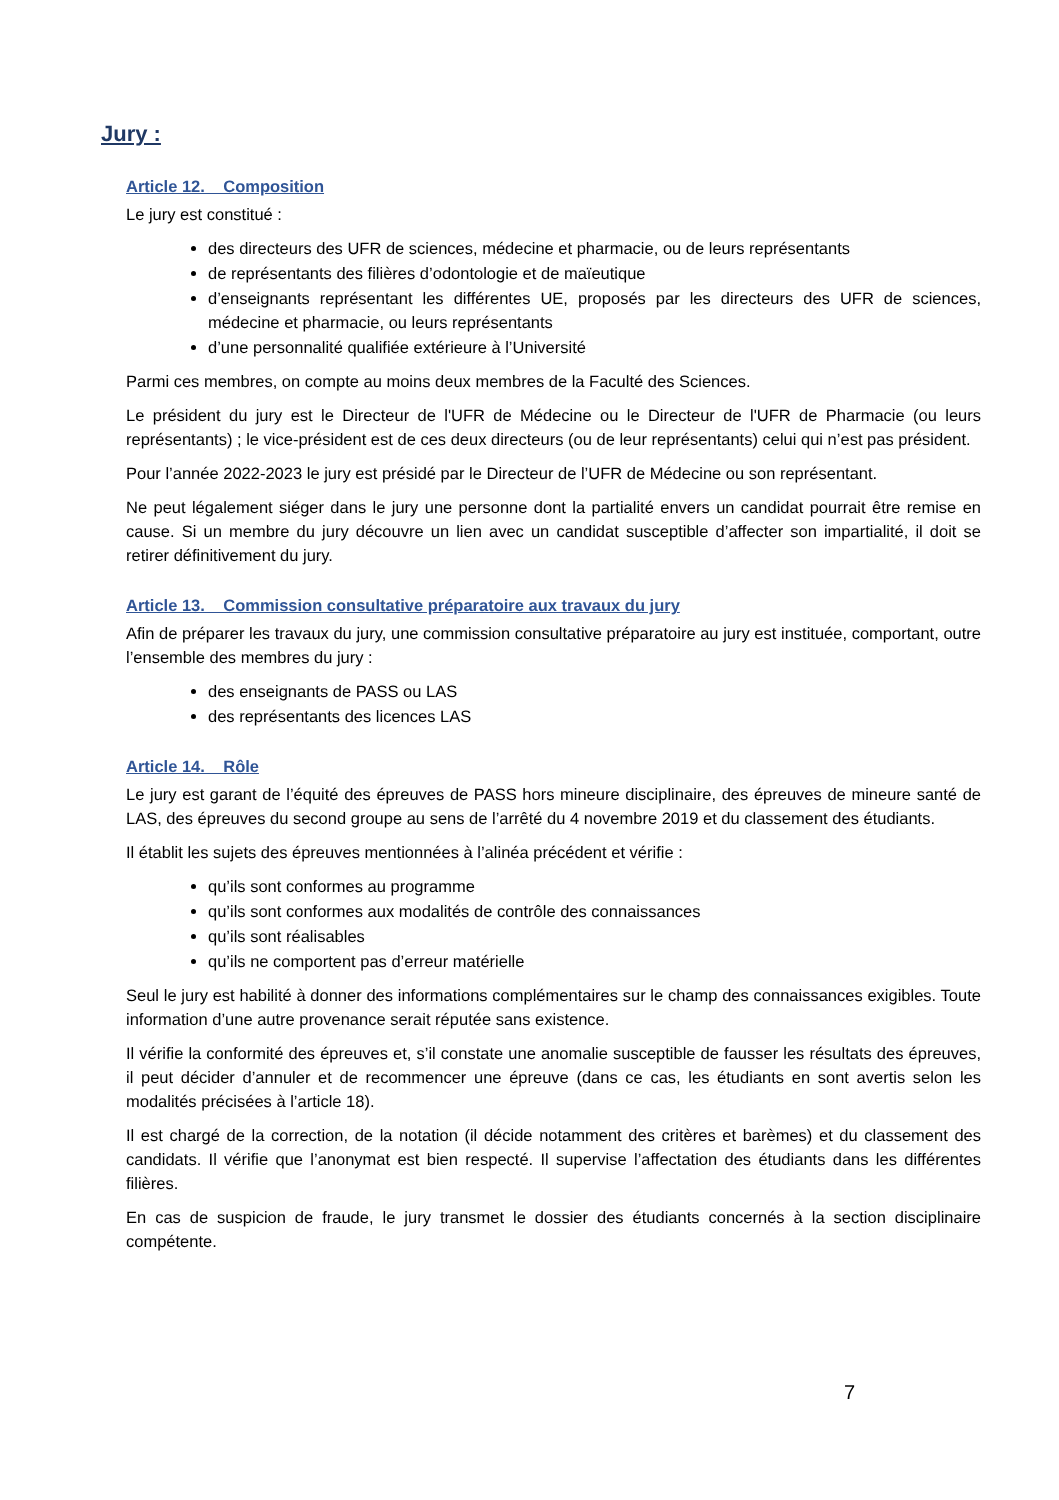Jury :
Article 12. Composition
Le jury est constitué :
des directeurs des UFR de sciences, médecine et pharmacie, ou de leurs représentants
de représentants des filières d’odontologie et de maïeutique
d’enseignants représentant les différentes UE, proposés par les directeurs des UFR de sciences, médecine et pharmacie, ou leurs représentants
d’une personnalité qualifiée extérieure à l’Université
Parmi ces membres, on compte au moins deux membres de la Faculté des Sciences.
Le président du jury est le Directeur de l'UFR de Médecine ou le Directeur de l'UFR de Pharmacie (ou leurs représentants) ; le vice-président est de ces deux directeurs (ou de leur représentants) celui qui n’est pas président.
Pour l’année 2022-2023 le jury est présidé par le Directeur de l’UFR de Médecine ou son représentant.
Ne peut légalement siéger dans le jury une personne dont la partialité envers un candidat pourrait être remise en cause. Si un membre du jury découvre un lien avec un candidat susceptible d’affecter son impartialité, il doit se retirer définitivement du jury.
Article 13. Commission consultative préparatoire aux travaux du jury
Afin de préparer les travaux du jury, une commission consultative préparatoire au jury est instituée, comportant, outre l’ensemble des membres du jury :
des enseignants de PASS ou LAS
des représentants des licences LAS
Article 14. Rôle
Le jury est garant de l’équité des épreuves de PASS hors mineure disciplinaire, des épreuves de mineure santé de LAS, des épreuves du second groupe au sens de l’arrêté du 4 novembre 2019 et du classement des étudiants.
Il établit les sujets des épreuves mentionnées à l’alinéa précédent et vérifie :
qu’ils sont conformes au programme
qu’ils sont conformes aux modalités de contrôle des connaissances
qu’ils sont réalisables
qu’ils ne comportent pas d’erreur matérielle
Seul le jury est habilité à donner des informations complémentaires sur le champ des connaissances exigibles. Toute information d’une autre provenance serait réputée sans existence.
Il vérifie la conformité des épreuves et, s’il constate une anomalie susceptible de fausser les résultats des épreuves, il peut décider d’annuler et de recommencer une épreuve (dans ce cas, les étudiants en sont avertis selon les modalités précisées à l’article 18).
Il est chargé de la correction, de la notation (il décide notamment des critères et barèmes) et du classement des candidats. Il vérifie que l’anonymat est bien respecté. Il supervise l’affectation des étudiants dans les différentes filières.
En cas de suspicion de fraude, le jury transmet le dossier des étudiants concernés à la section disciplinaire compétente.
7